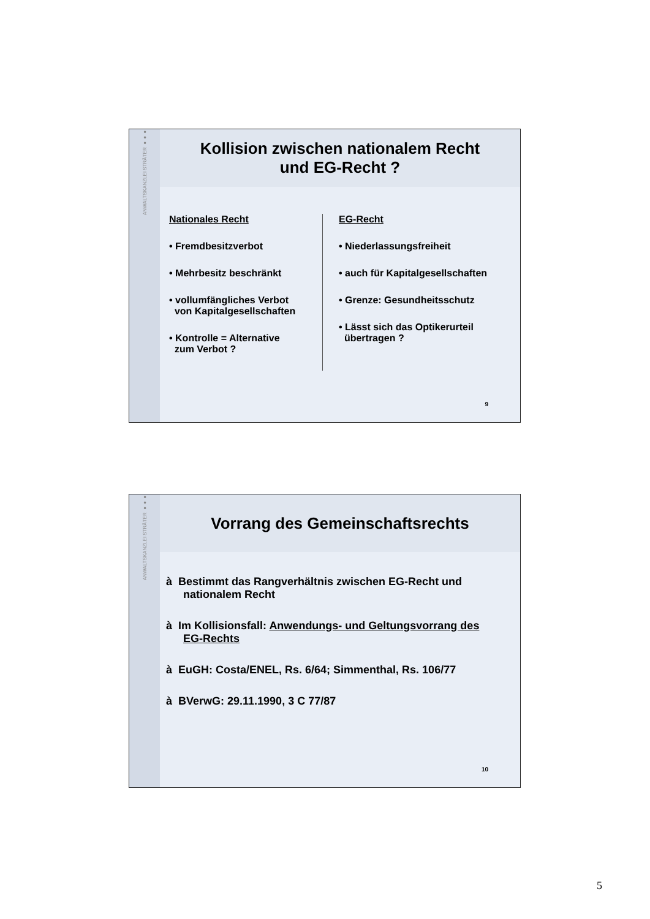ANWALTSKANZLEI STRÄTER ●●●
Kollision zwischen nationalem Recht
und EG-Recht ?
Nationales Recht
• Fremdbesitzverbot
• Mehrbesitz beschränkt
• vollumfängliches Verbot
von Kapitalgesellschaften
• Kontrolle = Alternative
zum Verbot ?
EG-Recht
• Niederlassungsfreiheit
• auch für Kapitalgesellschaften
• Grenze: Gesundheitsschutz
• Lässt sich das Optikerurteil
übertragen ?
9
ANWALTSKANZLEI STRÄTER ●●●
Vorrang des Gemeinschaftsrechts
à Bestimmt das Rangverhältnis zwischen EG-Recht und nationalem Recht
à Im Kollisionsfall: Anwendungs- und Geltungsvorrang des EG-Rechts
à EuGH: Costa/ENEL, Rs. 6/64; Simmenthal, Rs. 106/77
à BVerwG: 29.11.1990, 3 C 77/87
10
5